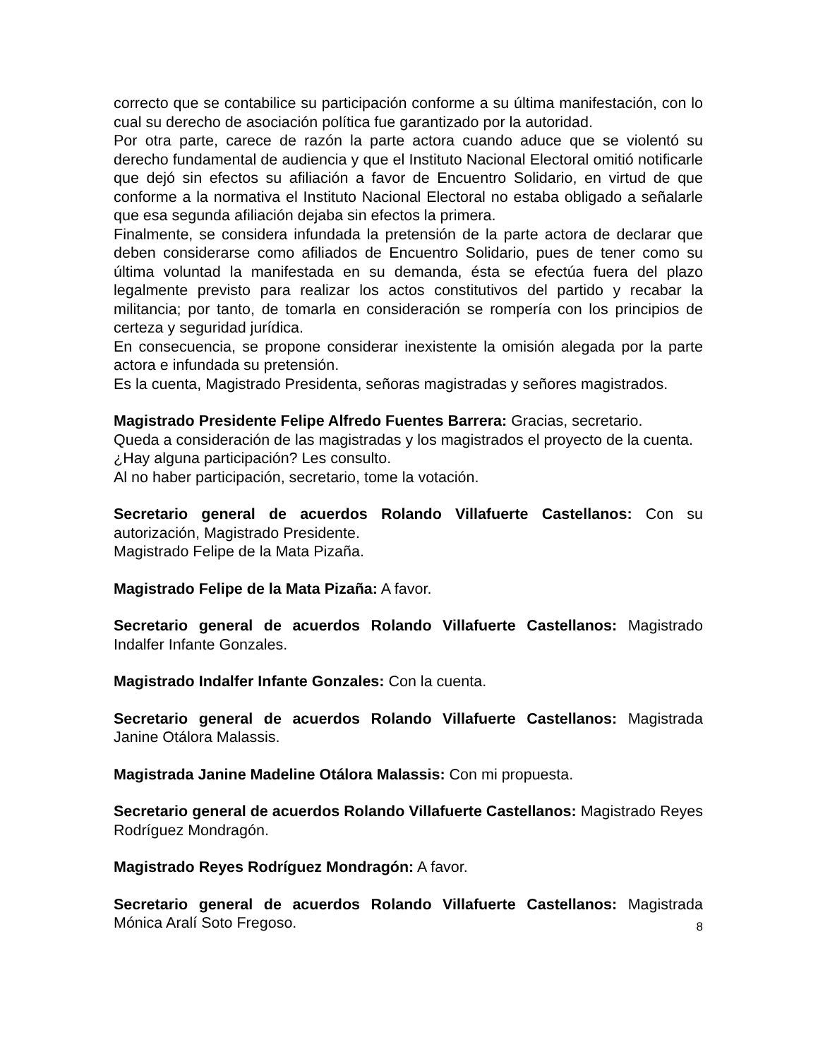correcto que se contabilice su participación conforme a su última manifestación, con lo cual su derecho de asociación política fue garantizado por la autoridad.
Por otra parte, carece de razón la parte actora cuando aduce que se violentó su derecho fundamental de audiencia y que el Instituto Nacional Electoral omitió notificarle que dejó sin efectos su afiliación a favor de Encuentro Solidario, en virtud de que conforme a la normativa el Instituto Nacional Electoral no estaba obligado a señalarle que esa segunda afiliación dejaba sin efectos la primera.
Finalmente, se considera infundada la pretensión de la parte actora de declarar que deben considerarse como afiliados de Encuentro Solidario, pues de tener como su última voluntad la manifestada en su demanda, ésta se efectúa fuera del plazo legalmente previsto para realizar los actos constitutivos del partido y recabar la militancia; por tanto, de tomarla en consideración se rompería con los principios de certeza y seguridad jurídica.
En consecuencia, se propone considerar inexistente la omisión alegada por la parte actora e infundada su pretensión.
Es la cuenta, Magistrado Presidenta, señoras magistradas y señores magistrados.
Magistrado Presidente Felipe Alfredo Fuentes Barrera: Gracias, secretario.
Queda a consideración de las magistradas y los magistrados el proyecto de la cuenta.
¿Hay alguna participación? Les consulto.
Al no haber participación, secretario, tome la votación.
Secretario general de acuerdos Rolando Villafuerte Castellanos: Con su autorización, Magistrado Presidente.
Magistrado Felipe de la Mata Pizaña.
Magistrado Felipe de la Mata Pizaña: A favor.
Secretario general de acuerdos Rolando Villafuerte Castellanos: Magistrado Indalfer Infante Gonzales.
Magistrado Indalfer Infante Gonzales: Con la cuenta.
Secretario general de acuerdos Rolando Villafuerte Castellanos: Magistrada Janine Otálora Malassis.
Magistrada Janine Madeline Otálora Malassis: Con mi propuesta.
Secretario general de acuerdos Rolando Villafuerte Castellanos: Magistrado Reyes Rodríguez Mondragón.
Magistrado Reyes Rodríguez Mondragón: A favor.
Secretario general de acuerdos Rolando Villafuerte Castellanos: Magistrada Mónica Aralí Soto Fregoso.
8